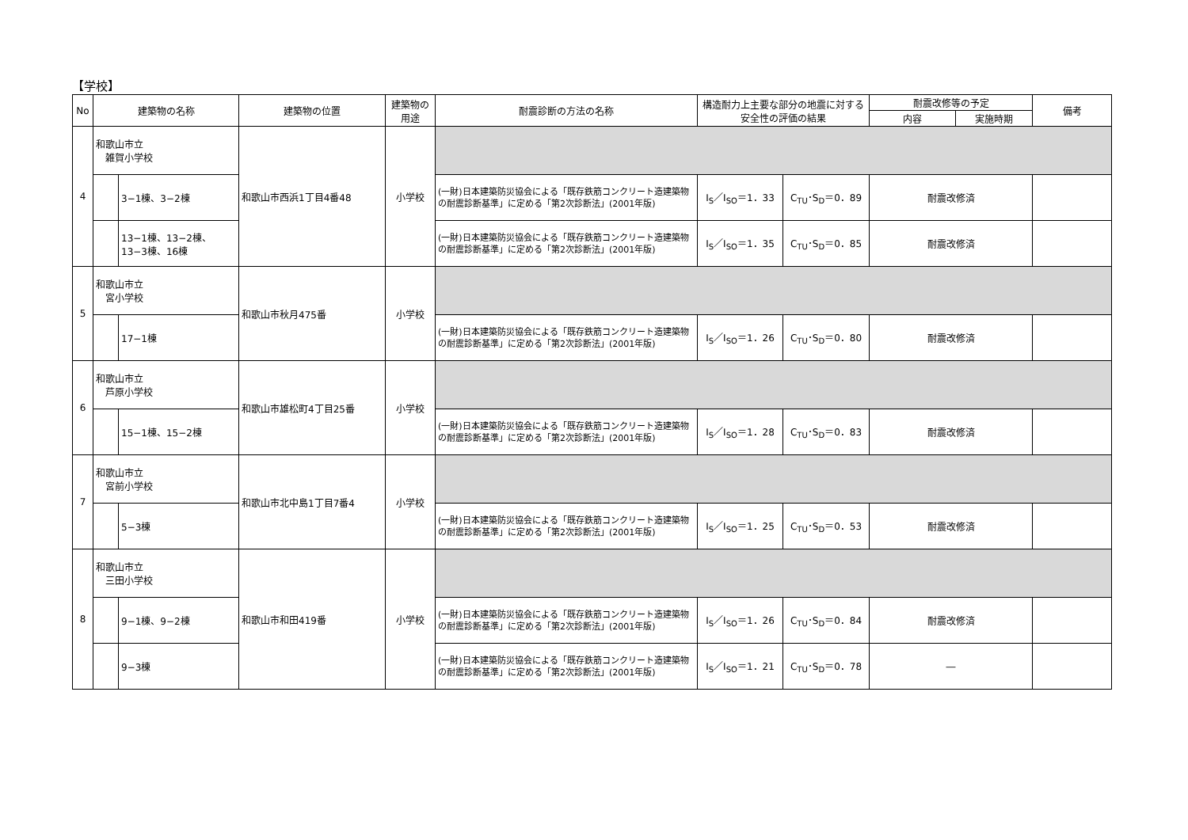【学校】
| No | 建築物の名称 | | 建築物の位置 | 建築物の用途 | 耐震診断の方法の名称 | 構造耐力上主要な部分の地震に対する安全性の評価の結果 | | 耐震改修等の予定 | | 備考 |
| --- | --- | --- | --- | --- | --- | --- | --- | --- | --- | --- |
| | | | | | | | | 内容 | 実施時期 | |
| 4 | 和歌山市立 雑賀小学校 | | 和歌山市西浜1丁目4番48 | 小学校 | | | | | | |
| | | 3−1棟、3−2棟 | | | (一財)日本建築防災協会による「既存鉄筋コンクリート造建築物の耐震診断基準」に定める「第2次診断法」(2001年版) | I<sub>S</sub>／I<sub>SO</sub>＝1．33 | C<sub>TU</sub>･S<sub>D</sub>＝0．89 | 耐震改修済 | | |
| | | 13−1棟、13−2棟、13−3棟、16棟 | | | (一財)日本建築防災協会による「既存鉄筋コンクリート造建築物の耐震診断基準」に定める「第2次診断法」(2001年版) | I<sub>S</sub>／I<sub>SO</sub>＝1．35 | C<sub>TU</sub>･S<sub>D</sub>＝0．85 | 耐震改修済 | | |
| 5 | 和歌山市立 宮小学校 | | 和歌山市秋月475番 | 小学校 | | | | | | |
| | | 17−1棟 | | | (一財)日本建築防災協会による「既存鉄筋コンクリート造建築物の耐震診断基準」に定める「第2次診断法」(2001年版) | I<sub>S</sub>／I<sub>SO</sub>＝1．26 | C<sub>TU</sub>･S<sub>D</sub>＝0．80 | 耐震改修済 | | |
| 6 | 和歌山市立 芦原小学校 | | 和歌山市雄松町4丁目25番 | 小学校 | | | | | | |
| | | 15−1棟、15−2棟 | | | (一財)日本建築防災協会による「既存鉄筋コンクリート造建築物の耐震診断基準」に定める「第2次診断法」(2001年版) | I<sub>S</sub>／I<sub>SO</sub>＝1．28 | C<sub>TU</sub>･S<sub>D</sub>＝0．83 | 耐震改修済 | | |
| 7 | 和歌山市立 宮前小学校 | | 和歌山市北中島1丁目7番4 | 小学校 | | | | | | |
| | | 5−3棟 | | | (一財)日本建築防災協会による「既存鉄筋コンクリート造建築物の耐震診断基準」に定める「第2次診断法」(2001年版) | I<sub>S</sub>／I<sub>SO</sub>＝1．25 | C<sub>TU</sub>･S<sub>D</sub>＝0．53 | 耐震改修済 | | |
| 8 | 和歌山市立 三田小学校 | | 和歌山市和田419番 | 小学校 | | | | | | |
| | | 9−1棟、9−2棟 | | | (一財)日本建築防災協会による「既存鉄筋コンクリート造建築物の耐震診断基準」に定める「第2次診断法」(2001年版) | I<sub>S</sub>／I<sub>SO</sub>＝1．26 | C<sub>TU</sub>･S<sub>D</sub>＝0．84 | 耐震改修済 | | |
| | | 9−3棟 | | | (一財)日本建築防災協会による「既存鉄筋コンクリート造建築物の耐震診断基準」に定める「第2次診断法」(2001年版) | I<sub>S</sub>／I<sub>SO</sub>＝1．21 | C<sub>TU</sub>･S<sub>D</sub>＝0．78 | ― | | |